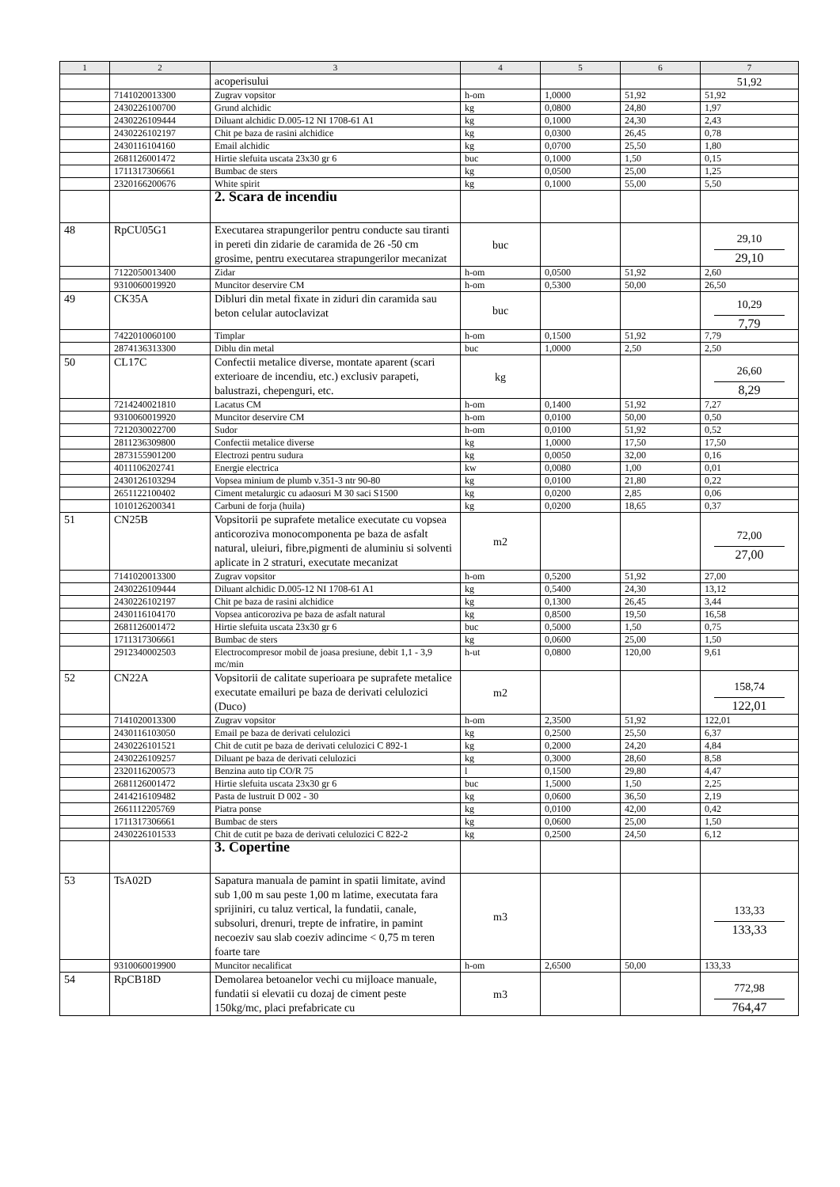| 1 | 2 | 3 | 4 | 5 | 6 | 7 |
| --- | --- | --- | --- | --- | --- | --- |
| | | acoperisului | | | | 51,92 |
| | 7141020013300 | Zugrav vopsitor | h-om | 1,0000 | 51,92 | 51,92 |
| | 2430226100700 | Grund alchidic | kg | 0,0800 | 24,80 | 1,97 |
| | 2430226109444 | Diluant alchidic D.005-12 NI 1708-61 A1 | kg | 0,1000 | 24,30 | 2,43 |
| | 2430226102197 | Chit pe baza de rasini alchidice | kg | 0,0300 | 26,45 | 0,78 |
| | 2430116104160 | Email alchidic | kg | 0,0700 | 25,50 | 1,80 |
| | 2681126001472 | Hirtie slefuita uscata 23x30 gr 6 | buc | 0,1000 | 1,50 | 0,15 |
| | 1711317306661 | Bumbac de sters | kg | 0,0500 | 25,00 | 1,25 |
| | 2320166200676 | White spirit | kg | 0,1000 | 55,00 | 5,50 |
| | | 2. Scara de incendiu | | | | |
| 48 | RpCU05G1 | Executarea strapungerilor pentru conducte sau tiranti in pereti din zidarie de caramida de 26 -50 cm grosime, pentru executarea strapungerilor mecanizat | buc | | | 29,10 29,10 |
| | 7122050013400 | Zidar | h-om | 0,0500 | 51,92 | 2,60 |
| | 9310060019920 | Muncitor deservire CM | h-om | 0,5300 | 50,00 | 26,50 |
| 49 | CK35A | Dibluri din metal fixate in ziduri din caramida sau beton celular autoclavizat | buc | | | 10,29 7,79 |
| | 7422010060100 | Timplar | h-om | 0,1500 | 51,92 | 7,79 |
| | 2874136313300 | Diblu din metal | buc | 1,0000 | 2,50 | 2,50 |
| 50 | CL17C | Confectii metalice diverse, montate aparent (scari exterioare de incendiu, etc.) exclusiv parapeti, balustrazi, chepenguri, etc. | kg | | | 26,60 8,29 |
| | 7214240021810 | Lacatus CM | h-om | 0,1400 | 51,92 | 7,27 |
| | 9310060019920 | Muncitor deservire CM | h-om | 0,0100 | 50,00 | 0,50 |
| | 7212030022700 | Sudor | h-om | 0,0100 | 51,92 | 0,52 |
| | 2811236309800 | Confectii metalice diverse | kg | 1,0000 | 17,50 | 17,50 |
| | 2873155901200 | Electrozi pentru sudura | kg | 0,0050 | 32,00 | 0,16 |
| | 4011106202741 | Energie electrica | kw | 0,0080 | 1,00 | 0,01 |
| | 2430126103294 | Vopsea minium de plumb v.351-3 ntr 90-80 | kg | 0,0100 | 21,80 | 0,22 |
| | 2651122100402 | Ciment metalurgic cu adaosuri M 30 saci S1500 | kg | 0,0200 | 2,85 | 0,06 |
| | 1010126200341 | Carbuni de forja (huila) | kg | 0,0200 | 18,65 | 0,37 |
| 51 | CN25B | Vopsitorii pe suprafete metalice executate cu vopsea anticoroziva monocomponenta pe baza de asfalt natural, uleiuri, fibre,pigmenti de aluminiu si solventi aplicate in 2 straturi, executate mecanizat | m2 | | | 72,00 27,00 |
| | 7141020013300 | Zugrav vopsitor | h-om | 0,5200 | 51,92 | 27,00 |
| | 2430226109444 | Diluant alchidic D.005-12 NI 1708-61 A1 | kg | 0,5400 | 24,30 | 13,12 |
| | 2430226102197 | Chit pe baza de rasini alchidice | kg | 0,1300 | 26,45 | 3,44 |
| | 2430116104170 | Vopsea anticoroziva pe baza de asfalt natural | kg | 0,8500 | 19,50 | 16,58 |
| | 2681126001472 | Hirtie slefuita uscata 23x30 gr 6 | buc | 0,5000 | 1,50 | 0,75 |
| | 1711317306661 | Bumbac de sters | kg | 0,0600 | 25,00 | 1,50 |
| | 2912340002503 | Electrocompresor mobil de joasa presiune, debit 1,1 - 3,9 mc/min | h-ut | 0,0800 | 120,00 | 9,61 |
| 52 | CN22A | Vopsitorii de calitate superioara pe suprafete metalice executate emailuri pe baza de derivati celulozici (Duco) | m2 | | | 158,74 122,01 |
| | 7141020013300 | Zugrav vopsitor | h-om | 2,3500 | 51,92 | 122,01 |
| | 2430116103050 | Email pe baza de derivati celulozici | kg | 0,2500 | 25,50 | 6,37 |
| | 2430226101521 | Chit de cutit pe baza de derivati celulozici C 892-1 | kg | 0,2000 | 24,20 | 4,84 |
| | 2430226109257 | Diluant pe baza de derivati celulozici | kg | 0,3000 | 28,60 | 8,58 |
| | 2320116200573 | Benzina auto tip CO/R 75 | l | 0,1500 | 29,80 | 4,47 |
| | 2681126001472 | Hirtie slefuita uscata 23x30 gr 6 | buc | 1,5000 | 1,50 | 2,25 |
| | 2414216109482 | Pasta de lustruit D 002 - 30 | kg | 0,0600 | 36,50 | 2,19 |
| | 2661112205769 | Piatra ponse | kg | 0,0100 | 42,00 | 0,42 |
| | 1711317306661 | Bumbac de sters | kg | 0,0600 | 25,00 | 1,50 |
| | 2430226101533 | Chit de cutit pe baza de derivati celulozici C 822-2 | kg | 0,2500 | 24,50 | 6,12 |
| | | 3. Copertine | | | | |
| 53 | TsA02D | Sapatura manuala de pamint in spatii limitate, avind sub 1,00 m sau peste 1,00 m latime, executata fara sprijiniri, cu taluz vertical, la fundatii, canale, subsoluri, drenuri, trepte de infratire, in pamint necoeziv sau slab coeziv adincime < 0,75 m teren foarte tare | m3 | | | 133,33 133,33 |
| | 9310060019900 | Muncitor necalificat | h-om | 2,6500 | 50,00 | 133,33 |
| 54 | RpCB18D | Demolarea betoanelor vechi cu mijloace manuale, fundatii si elevatii cu dozaj de ciment peste 150kg/mc, placi prefabricate cu | m3 | | | 772,98 764,47 |